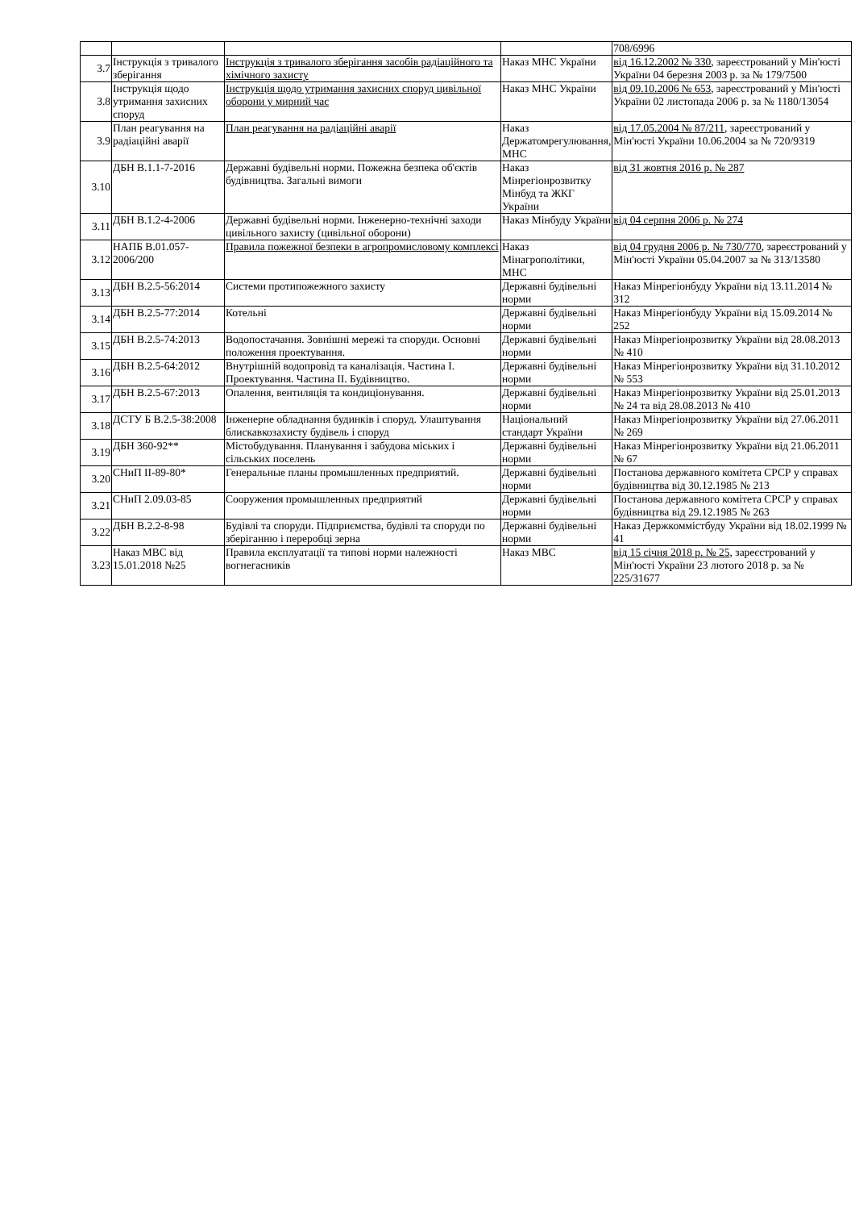| | | | | 708/6996 |
| 3.7 | Інструкція з тривалого зберігання | Інструкція з тривалого зберігання засобів радіаційного та хімічного захисту | Наказ МНС України | від 16.12.2002 № 330 , зареєстрований у Мін'юсті України 04 березня 2003 р. за № 179/7500 |
| 3.8 | Інструкція щодо утримання захисних споруд | Інструкція щодо утримання захисних споруд цивільної оборони у мирний час | Наказ МНС України | від 09.10.2006 № 653 , зареєстрований у Мін'юсті України 02 листопада 2006 р. за № 1180/13054 |
| 3.9 | План реагування на радіаційні аварії | План реагування на радіаційні аварії | Наказ Держатомрегулювання, МНС | від 17.05.2004 № 87/211 , зареєстрований у Мін'юсті України 10.06.2004 за № 720/9319 |
| 3.10 | ДБН В.1.1-7-2016 | Державні будівельні норми. Пожежна безпека об'єктів будівництва. Загальні вимоги | Наказ Мінрегіонрозвитку Мінбуд та ЖКГ України | від 31 жовтня 2016 р. № 287 |
| 3.11 | ДБН В.1.2-4-2006 | Державні будівельні норми. Інженерно-технічні заходи цивільного захисту (цивільної оборони) | Наказ Мінбуду України | від 04 серпня 2006 р. № 274 |
| 3.12 | НАПБ В.01.057-2006/200 | Правила пожежної безпеки в агропромисловому комплексі | Наказ Мінагрополітики, МНС | від 04 грудня 2006 р. № 730/770 , зареєстрований у Мін'юсті України 05.04.2007 за № 313/13580 |
| 3.13 | ДБН В.2.5-56:2014 | Системи протипожежного захисту | Державні будівельні норми | Наказ Мінрегіонбуду України від 13.11.2014 № 312 |
| 3.14 | ДБН В.2.5-77:2014 | Котельні | Державні будівельні норми | Наказ Мінрегіонбуду України від 15.09.2014 № 252 |
| 3.15 | ДБН В.2.5-74:2013 | Водопостачання. Зовнішні мережі та споруди. Основні положення проектування. | Державні будівельні норми | Наказ Мінрегіонрозвитку України від 28.08.2013 № 410 |
| 3.16 | ДБН В.2.5-64:2012 | Внутрішній водопровід та каналізація. Частина I. Проектування. Частина II. Будівництво. | Державні будівельні норми | Наказ Мінрегіонрозвитку України від 31.10.2012 № 553 |
| 3.17 | ДБН В.2.5-67:2013 | Опалення, вентиляція та кондиціонування. | Державні будівельні норми | Наказ Мінрегіонрозвитку України від 25.01.2013 № 24 та від 28.08.2013 № 410 |
| 3.18 | ДСТУ Б В.2.5-38:2008 | Інженерне обладнання будинків і споруд. Улаштування блискавкозахисту будівель і споруд | Національний стандарт України | Наказ Мінрегіонрозвитку України від 27.06.2011 № 269 |
| 3.19 | ДБН 360-92** | Містобудування. Планування і забудова міських і сільських поселень | Державні будівельні норми | Наказ Мінрегіонрозвитку України від 21.06.2011 № 67 |
| 3.20 | СНиП II-89-80* | Генеральные планы промышленных предприятий. | Державні будівельні норми | Постанова державного комітета СРСР у справах будівництва від 30.12.1985 № 213 |
| 3.21 | СНиП 2.09.03-85 | Сооружения промышленных предприятий | Державні будівельні норми | Постанова державного комітета СРСР у справах будівництва від 29.12.1985 № 263 |
| 3.22 | ДБН В.2.2-8-98 | Будівлі та споруди. Підприємства, будівлі та споруди по зберіганню і переробці зерна | Державні будівельні норми | Наказ Держкоммістбуду України від 18.02.1999 № 41 |
| 3.23 | Наказ МВС від 15.01.2018 №25 | Правила експлуатації та типові норми належності вогнегасників | Наказ МВС | від 15 січня 2018 р. № 25 , зареєстрований у Мін'юсті України 23 лютого 2018 р. за № 225/31677 |